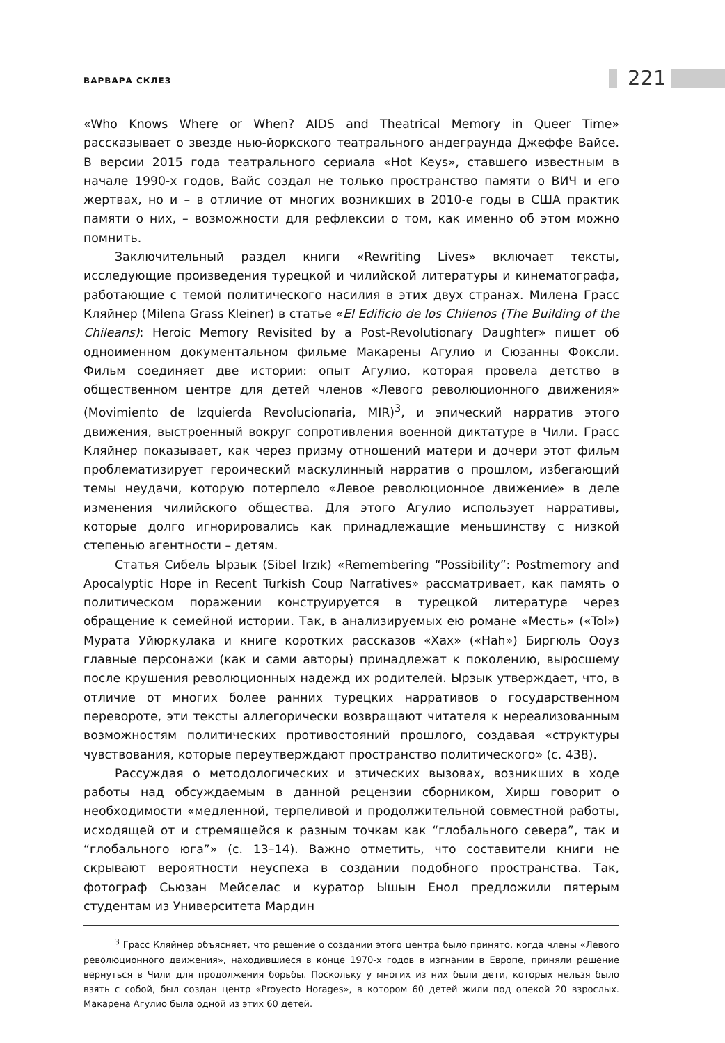ВАРВАРА СКЛЕЗ 221
«Who Knows Where or When? AIDS and Theatrical Memory in Queer Time» рассказывает о звезде нью-йоркского театрального андеграунда Джеффе Вайсе. В версии 2015 года театрального сериала «Hot Keys», ставшего известным в начале 1990-х годов, Вайс создал не только пространство памяти о ВИЧ и его жертвах, но и – в отличие от многих возникших в 2010-е годы в США практик памяти о них, – возможности для рефлексии о том, как именно об этом можно помнить.
Заключительный раздел книги «Rewriting Lives» включает тексты, исследующие произведения турецкой и чилийской литературы и кинематографа, работающие с темой политического насилия в этих двух странах. Милена Грасс Кляйнер (Milena Grass Kleiner) в статье «El Edificio de los Chilenos (The Building of the Chileans): Heroic Memory Revisited by a Post-Revolutionary Daughter» пишет об одноименном документальном фильме Макарены Агулио и Сюзанны Фоксли. Фильм соединяет две истории: опыт Агулио, которая провела детство в общественном центре для детей членов «Левого революционного движения» (Movimiento de Izquierda Revolucionaria, MIR)<sup>3</sup>, и эпический нарратив этого движения, выстроенный вокруг сопротивления военной диктатуре в Чили. Грасс Кляйнер показывает, как через призму отношений матери и дочери этот фильм проблематизирует героический маскулинный нарратив о прошлом, избегающий темы неудачи, которую потерпело «Левое революционное движение» в деле изменения чилийского общества. Для этого Агулио использует нарративы, которые долго игнорировались как принадлежащие меньшинству с низкой степенью агентности – детям.
Статья Сибель Ырзык (Sibel Irzık) «Remembering “Possibility”: Postmemory and Apocalyptic Hope in Recent Turkish Coup Narratives» рассматривает, как память о политическом поражении конструируется в турецкой литературе через обращение к семейной истории. Так, в анализируемых ею романе «Месть» («Tol») Мурата Уйюркулака и книге коротких рассказов «Хах» («Hah») Биргюль Ооуз главные персонажи (как и сами авторы) принадлежат к поколению, выросшему после крушения революционных надежд их родителей. Ырзык утверждает, что, в отличие от многих более ранних турецких нарративов о государственном перевороте, эти тексты аллегорически возвращают читателя к нереализованным возможностям политических противостояний прошлого, создавая «структуры чувствования, которые переутверждают пространство политического» (с. 438).
Рассуждая о методологических и этических вызовах, возникших в ходе работы над обсуждаемым в данной рецензии сборником, Хирш говорит о необходимости «медленной, терпеливой и продолжительной совместной работы, исходящей от и стремящейся к разным точкам как “глобального севера”, так и “глобального юга”» (с. 13–14). Важно отметить, что составители книги не скрывают вероятности неуспеха в создании подобного пространства. Так, фотограф Сьюзан Мейселас и куратор Ышын Енол предложили пятерым студентам из Университета Мардин
<sup>3</sup> Грасс Кляйнер объясняет, что решение о создании этого центра было принято, когда члены «Левого революционного движения», находившиеся в конце 1970-х годов в изгнании в Европе, приняли решение вернуться в Чили для продолжения борьбы. Поскольку у многих из них были дети, которых нельзя было взять с собой, был создан центр «Proyecto Horages», в котором 60 детей жили под опекой 20 взрослых. Макарена Агулио была одной из этих 60 детей.